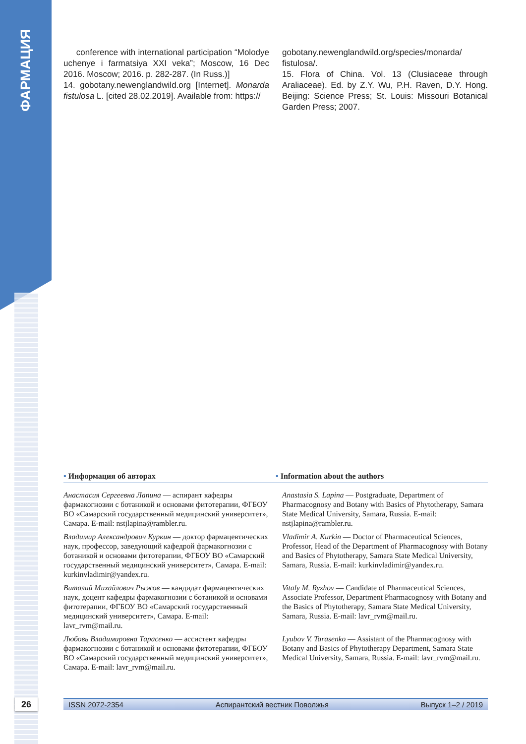ФАРМАЦИЯ
conference with international participation “Molodye uchenye i farmatsiya XXI veka”; Moscow, 16 Dec 2016. Moscow; 2016. p. 282-287. (In Russ.)]
14. gobotany.newenglandwild.org [Internet]. Monarda fistulosa L. [cited 28.02.2019]. Available from: https://
gobotany.newenglandwild.org/species/monarda/ fistulosa/.
15. Flora of China. Vol. 13 (Clusiaceae through Araliaceae). Ed. by Z.Y. Wu, P.H. Raven, D.Y. Hong. Beijing: Science Press; St. Louis: Missouri Botanical Garden Press; 2007.
▪ Информация об авторах ▪ Information about the authors
Анастасия Сергеевна Лапина — аспирант кафедры фармакогнозии с ботаникой и основами фитотерапии, ФГБОУ ВО «Самарский государственный медицинский университет», Самара. E-mail: nstjlapina@rambler.ru.
Anastasia S. Lapina — Postgraduate, Department of Pharmacognosy and Botany with Basics of Phytotherapy, Samara State Medical University, Samara, Russia. E-mail: nstjlapina@rambler.ru.
Владимир Александрович Куркин — доктор фармацевтических наук, профессор, заведующий кафедрой фармакогнозии с ботаникой и основами фитотерапии, ФГБОУ ВО «Самарский государственный медицинский университет», Самара. E-mail: kurkinvladimir@yandex.ru.
Vladimir A. Kurkin — Doctor of Pharmaceutical Sciences, Professor, Head of the Department of Pharmacognosy with Botany and Basics of Phytotherapy, Samara State Medical University, Samara, Russia. E-mail: kurkinvladimir@yandex.ru.
Виталий Михайлович Рыжов — кандидат фармацевтических наук, доцент кафедры фармакогнозии с ботаникой и основами фитотерапии, ФГБОУ ВО «Самарский государственный медицинский университет», Самара. E-mail: lavr_rvm@mail.ru.
Vitaly M. Ryzhov — Candidate of Pharmaceutical Sciences, Associate Professor, Department Pharmacognosy with Botany and the Basics of Phytotherapy, Samara State Medical University, Samara, Russia. E-mail: lavr_rvm@mail.ru.
Любовь Владимировна Тарасенко — ассистент кафедры фармакогнозии с ботаникой и основами фитотерапии, ФГБОУ ВО «Самарский государственный медицинский университет», Самара. E-mail: lavr_rvm@mail.ru.
Lyubov V. Tarasenko — Assistant of the Pharmacognosy with Botany and Basics of Phytotherapy Department, Samara State Medical University, Samara, Russia. E-mail: lavr_rvm@mail.ru.
26 ISSN 2072-2354 Аспирантский вестник Поволжья Выпуск 1–2 / 2019